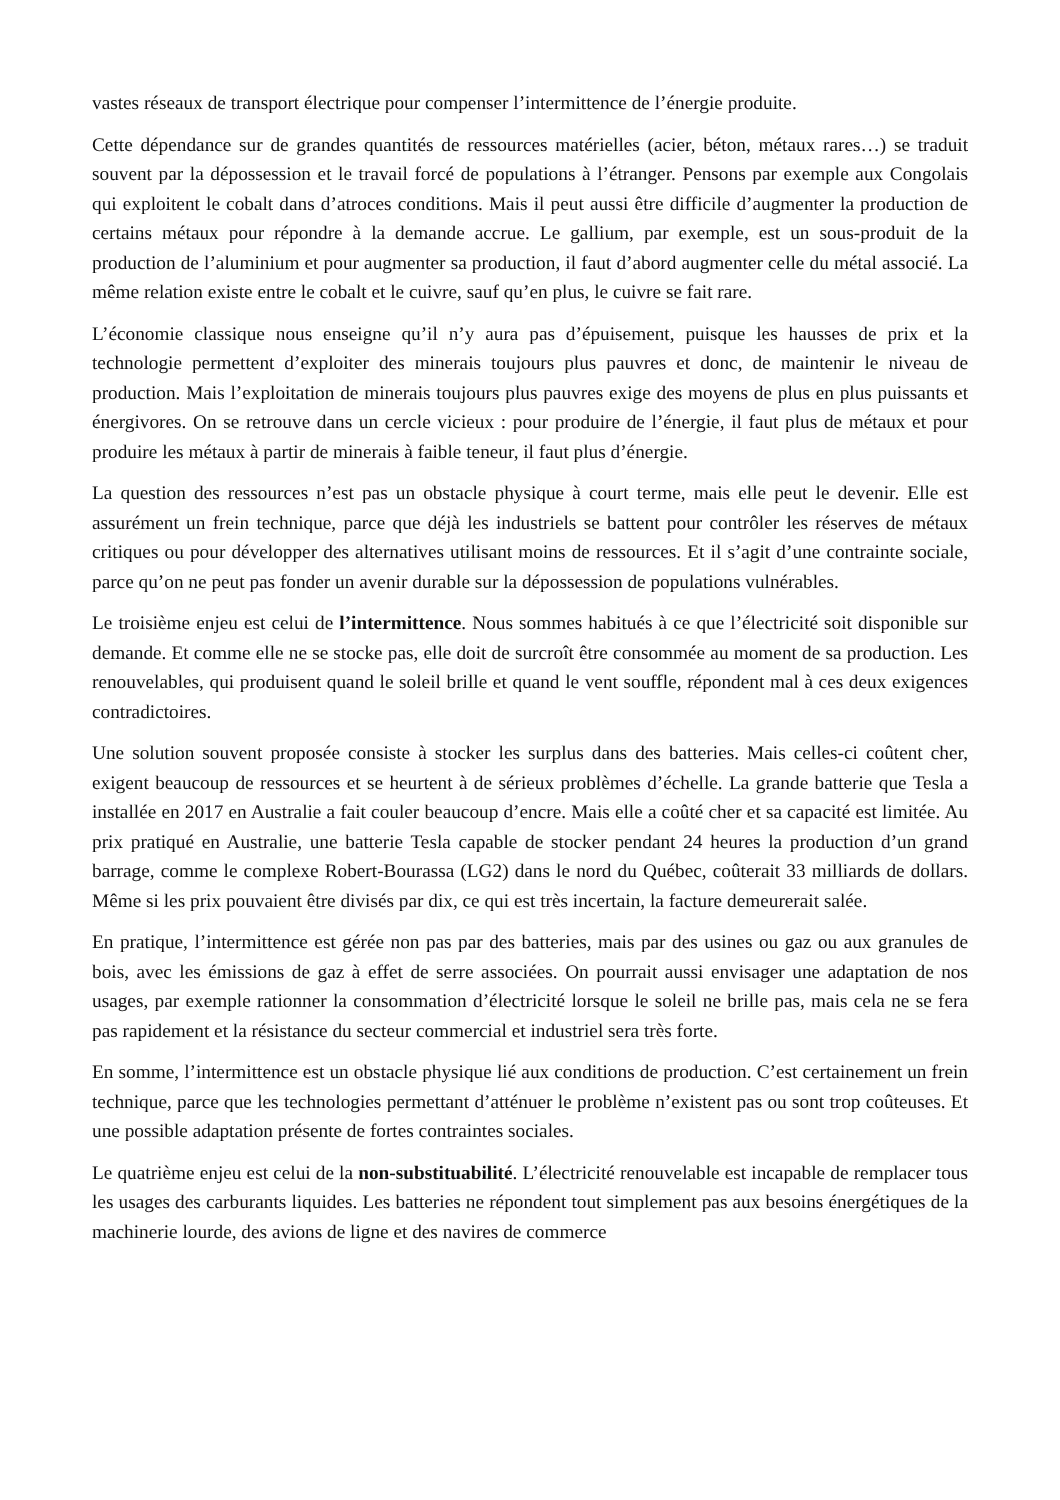vastes réseaux de transport électrique pour compenser l’intermittence de l’énergie produite.
Cette dépendance sur de grandes quantités de ressources matérielles (acier, béton, métaux rares…) se traduit souvent par la dépossession et le travail forcé de populations à l’étranger. Pensons par exemple aux Congolais qui exploitent le cobalt dans d’atroces conditions. Mais il peut aussi être difficile d’augmenter la production de certains métaux pour répondre à la demande accrue. Le gallium, par exemple, est un sous-produit de la production de l’aluminium et pour augmenter sa production, il faut d’abord augmenter celle du métal associé. La même relation existe entre le cobalt et le cuivre, sauf qu’en plus, le cuivre se fait rare.
L’économie classique nous enseigne qu’il n’y aura pas d’épuisement, puisque les hausses de prix et la technologie permettent d’exploiter des minerais toujours plus pauvres et donc, de maintenir le niveau de production. Mais l’exploitation de minerais toujours plus pauvres exige des moyens de plus en plus puissants et énergivores. On se retrouve dans un cercle vicieux : pour produire de l’énergie, il faut plus de métaux et pour produire les métaux à partir de minerais à faible teneur, il faut plus d’énergie.
La question des ressources n’est pas un obstacle physique à court terme, mais elle peut le devenir. Elle est assurément un frein technique, parce que déjà les industriels se battent pour contrôler les réserves de métaux critiques ou pour développer des alternatives utilisant moins de ressources. Et il s’agit d’une contrainte sociale, parce qu’on ne peut pas fonder un avenir durable sur la dépossession de populations vulnérables.
Le troisième enjeu est celui de l’intermittence. Nous sommes habitués à ce que l’électricité soit disponible sur demande. Et comme elle ne se stocke pas, elle doit de surcroît être consommée au moment de sa production. Les renouvelables, qui produisent quand le soleil brille et quand le vent souffle, répondent mal à ces deux exigences contradictoires.
Une solution souvent proposée consiste à stocker les surplus dans des batteries. Mais celles-ci coûtent cher, exigent beaucoup de ressources et se heurtent à de sérieux problèmes d’échelle. La grande batterie que Tesla a installée en 2017 en Australie a fait couler beaucoup d’encre. Mais elle a coûté cher et sa capacité est limitée. Au prix pratiqué en Australie, une batterie Tesla capable de stocker pendant 24 heures la production d’un grand barrage, comme le complexe Robert-Bourassa (LG2) dans le nord du Québec, coûterait 33 milliards de dollars. Même si les prix pouvaient être divisés par dix, ce qui est très incertain, la facture demeurerait salée.
En pratique, l’intermittence est gérée non pas par des batteries, mais par des usines ou gaz ou aux granules de bois, avec les émissions de gaz à effet de serre associées. On pourrait aussi envisager une adaptation de nos usages, par exemple rationner la consommation d’électricité lorsque le soleil ne brille pas, mais cela ne se fera pas rapidement et la résistance du secteur commercial et industriel sera très forte.
En somme, l’intermittence est un obstacle physique lié aux conditions de production. C’est certainement un frein technique, parce que les technologies permettant d’atténuer le problème n’existent pas ou sont trop coûteuses. Et une possible adaptation présente de fortes contraintes sociales.
Le quatrième enjeu est celui de la non-substituabilité. L’électricité renouvelable est incapable de remplacer tous les usages des carburants liquides. Les batteries ne répondent tout simplement pas aux besoins énergétiques de la machinerie lourde, des avions de ligne et des navires de commerce